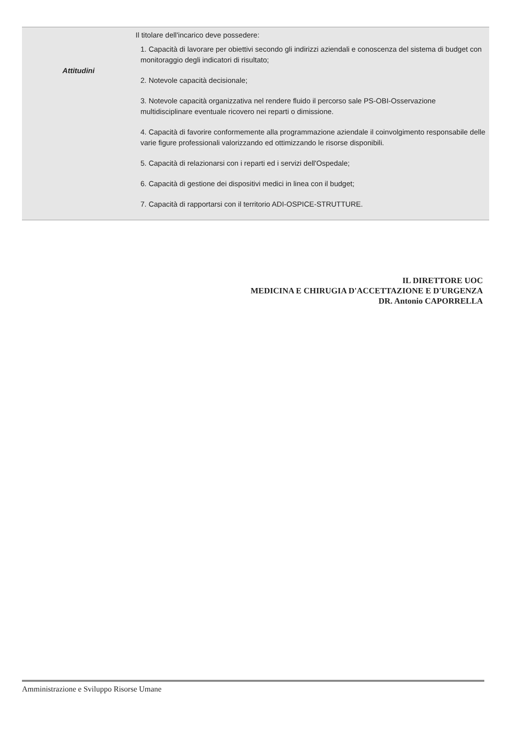| Attitudini | Il titolare dell'incarico deve possedere: 1. Capacità di lavorare per obiettivi secondo gli indirizzi aziendali e conoscenza del sistema di budget con monitoraggio degli indicatori di risultato; 2. Notevole capacità decisionale; 3. Notevole capacità organizzativa nel rendere fluido il percorso sale PS-OBI-Osservazione multidisciplinare eventuale ricovero nei reparti o dimissione. 4. Capacità di favorire conformemente alla programmazione aziendale il coinvolgimento responsabile delle varie figure professionali valorizzando ed ottimizzando le risorse disponibili. 5. Capacità di relazionarsi con i reparti ed i servizi dell'Ospedale; 6. Capacità di gestione dei dispositivi medici in linea con il budget; 7. Capacità di rapportarsi con il territorio ADI-OSPICE-STRUTTURE. |
IL DIRETTORE UOC
MEDICINA E CHIRUGIA D'ACCETTAZIONE E D'URGENZA
DR. Antonio CAPORRELLA
Amministrazione e Sviluppo Risorse Umane